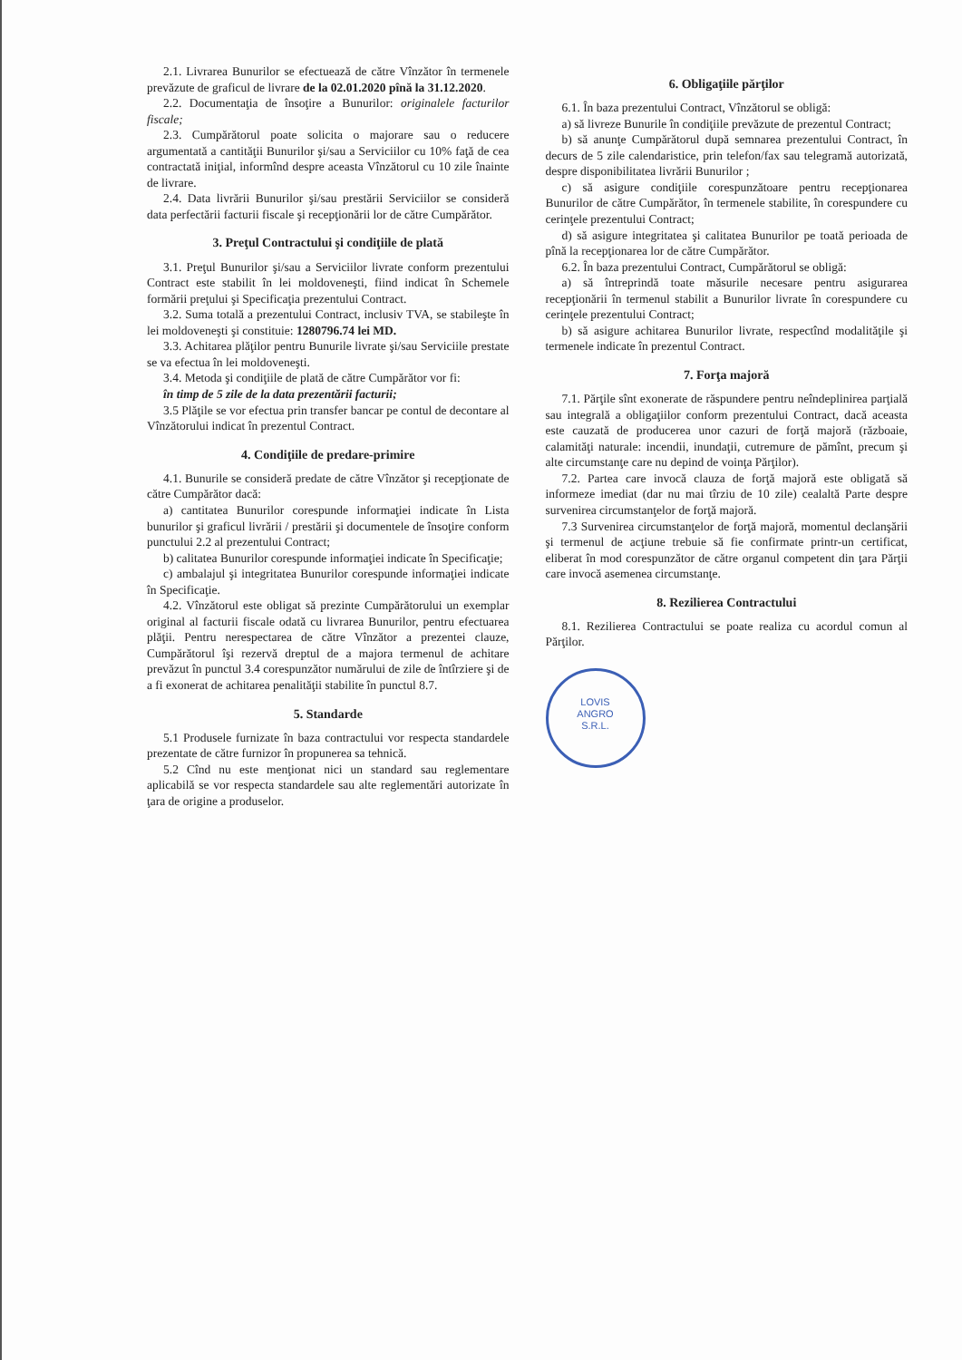2.1. Livrarea Bunurilor se efectuează de către Vînzător în termenele prevăzute de graficul de livrare de la 02.01.2020 pînă la 31.12.2020.
2.2. Documentaţia de însoţire a Bunurilor: originalele facturilor fiscale;
2.3. Cumpărătorul poate solicita o majorare sau o reducere argumentată a cantităţii Bunurilor şi/sau a Serviciilor cu 10% faţă de cea contractată iniţial, informînd despre aceasta Vînzătorul cu 10 zile înainte de livrare.
2.4. Data livrării Bunurilor şi/sau prestării Serviciilor se consideră data perfectării facturii fiscale şi recepţionării lor de către Cumpărător.
3. Preţul Contractului şi condiţiile de plată
3.1. Preţul Bunurilor şi/sau a Serviciilor livrate conform prezentului Contract este stabilit în lei moldoveneşti, fiind indicat în Schemele formării preţului şi Specificaţia prezentului Contract.
3.2. Suma totală a prezentului Contract, inclusiv TVA, se stabileşte în lei moldoveneşti şi constituie: 1280796.74 lei MD.
3.3. Achitarea plăţilor pentru Bunurile livrate şi/sau Serviciile prestate se va efectua în lei moldoveneşti.
3.4. Metoda şi condiţiile de plată de către Cumpărător vor fi:
în timp de 5 zile de la data prezentării facturii;
3.5 Plăţile se vor efectua prin transfer bancar pe contul de decontare al Vînzătorului indicat în prezentul Contract.
4. Condiţiile de predare-primire
4.1. Bunurile se consideră predate de către Vînzător şi recepţionate de către Cumpărător dacă:
a) cantitatea Bunurilor corespunde informaţiei indicate în Lista bunurilor şi graficul livrării / prestării şi documentele de însoţire conform punctului 2.2 al prezentului Contract;
b) calitatea Bunurilor corespunde informaţiei indicate în Specificaţie;
c) ambalajul şi integritatea Bunurilor corespunde informaţiei indicate în Specificaţie.
4.2. Vînzătorul este obligat să prezinte Cumpărătorului un exemplar original al facturii fiscale odată cu livrarea Bunurilor, pentru efectuarea plăţii. Pentru nerespectarea de către Vînzător a prezentei clauze, Cumpărătorul îşi rezervă dreptul de a majora termenul de achitare prevăzut în punctul 3.4 corespunzător numărului de zile de întîrziere şi de a fi exonerat de achitarea penalităţii stabilite în punctul 8.7.
5. Standarde
5.1 Produsele furnizate în baza contractului vor respecta standardele prezentate de către furnizor în propunerea sa tehnică.
5.2 Cînd nu este menţionat nici un standard sau reglementare aplicabilă se vor respecta standardele sau alte reglementări autorizate în ţara de origine a produselor.
6. Obligaţiile părţilor
6.1. În baza prezentului Contract, Vînzătorul se obligă:
a) să livreze Bunurile în condiţiile prevăzute de prezentul Contract;
b) să anunţe Cumpărătorul după semnarea prezentului Contract, în decurs de 5 zile calendaristice, prin telefon/fax sau telegramă autorizată, despre disponibilitatea livrării Bunurilor ;
c) să asigure condiţiile corespunzătoare pentru recepţionarea Bunurilor de către Cumpărător, în termenele stabilite, în corespundere cu cerinţele prezentului Contract;
d) să asigure integritatea şi calitatea Bunurilor pe toată perioada de pînă la recepţionarea lor de către Cumpărător.
6.2. În baza prezentului Contract, Cumpărătorul se obligă:
a) să întreprindă toate măsurile necesare pentru asigurarea recepţionării în termenul stabilit a Bunurilor livrate în corespundere cu cerinţele prezentului Contract;
b) să asigure achitarea Bunurilor livrate, respectînd modalităţile şi termenele indicate în prezentul Contract.
7. Forţa majoră
7.1. Părţile sînt exonerate de răspundere pentru neîndeplinirea parţială sau integrală a obligaţiilor conform prezentului Contract, dacă aceasta este cauzată de producerea unor cazuri de forţă majoră (războaie, calamităţi naturale: incendii, inundaţii, cutremure de pămînt, precum şi alte circumstanţe care nu depind de voinţa Părţilor).
7.2. Partea care invocă clauza de forţă majoră este obligată să informeze imediat (dar nu mai tîrziu de 10 zile) cealaltă Parte despre survenirea circumstanţelor de forţă majoră.
7.3 Survenirea circumstanţelor de forţă majoră, momentul declanşării şi termenul de acţiune trebuie să fie confirmate printr-un certificat, eliberat în mod corespunzător de către organul competent din ţara Părţii care invocă asemenea circumstanţe.
8. Rezilierea Contractului
8.1. Rezilierea Contractului se poate realiza cu acordul comun al Părţilor.
LOVIS
ANGRO
S.R.L.